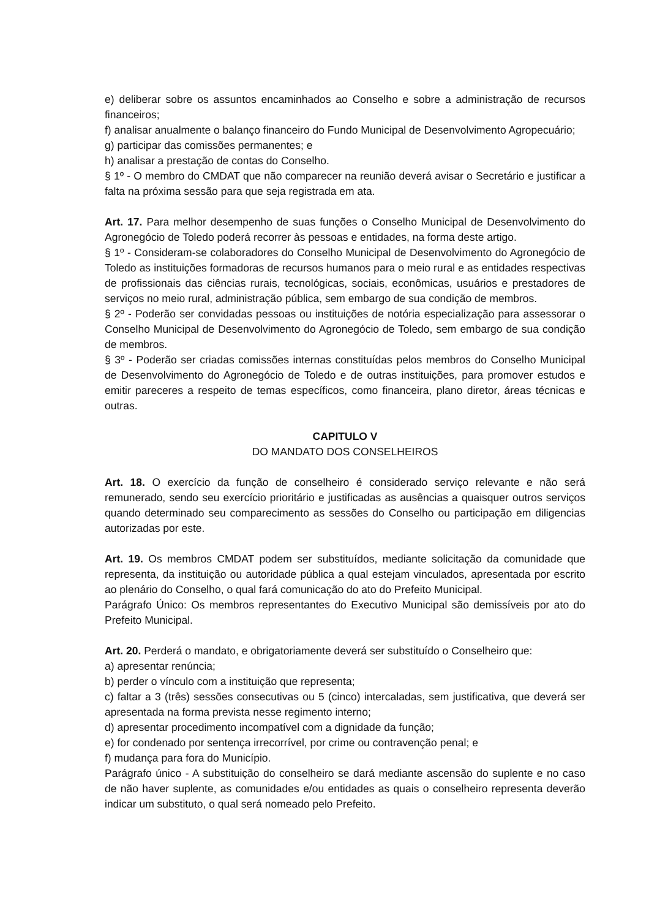e) deliberar sobre os assuntos encaminhados ao Conselho e sobre a administração de recursos financeiros;
f) analisar anualmente o balanço financeiro do Fundo Municipal de Desenvolvimento Agropecuário;
g) participar das comissões permanentes; e
h) analisar a prestação de contas do Conselho.
§ 1º - O membro do CMDAT que não comparecer na reunião deverá avisar o Secretário e justificar a falta na próxima sessão para que seja registrada em ata.
Art. 17. Para melhor desempenho de suas funções o Conselho Municipal de Desenvolvimento do Agronegócio de Toledo poderá recorrer às pessoas e entidades, na forma deste artigo.
§ 1º - Consideram-se colaboradores do Conselho Municipal de Desenvolvimento do Agronegócio de Toledo as instituições formadoras de recursos humanos para o meio rural e as entidades respectivas de profissionais das ciências rurais, tecnológicas, sociais, econômicas, usuários e prestadores de serviços no meio rural, administração pública, sem embargo de sua condição de membros.
§ 2º - Poderão ser convidadas pessoas ou instituições de notória especialização para assessorar o Conselho Municipal de Desenvolvimento do Agronegócio de Toledo, sem embargo de sua condição de membros.
§ 3º - Poderão ser criadas comissões internas constituídas pelos membros do Conselho Municipal de Desenvolvimento do Agronegócio de Toledo e de outras instituições, para promover estudos e emitir pareceres a respeito de temas específicos, como financeira, plano diretor, áreas técnicas e outras.
CAPITULO V
DO MANDATO DOS CONSELHEIROS
Art. 18. O exercício da função de conselheiro é considerado serviço relevante e não será remunerado, sendo seu exercício prioritário e justificadas as ausências a quaisquer outros serviços quando determinado seu comparecimento as sessões do Conselho ou participação em diligencias autorizadas por este.
Art. 19. Os membros CMDAT podem ser substituídos, mediante solicitação da comunidade que representa, da instituição ou autoridade pública a qual estejam vinculados, apresentada por escrito ao plenário do Conselho, o qual fará comunicação do ato do Prefeito Municipal.
Parágrafo Único: Os membros representantes do Executivo Municipal são demissíveis por ato do Prefeito Municipal.
Art. 20. Perderá o mandato, e obrigatoriamente deverá ser substituído o Conselheiro que:
a) apresentar renúncia;
b) perder o vínculo com a instituição que representa;
c) faltar a 3 (três) sessões consecutivas ou 5 (cinco) intercaladas, sem justificativa, que deverá ser apresentada na forma prevista nesse regimento interno;
d) apresentar procedimento incompatível com a dignidade da função;
e) for condenado por sentença irrecorrível, por crime ou contravenção penal; e
f) mudança para fora do Município.
Parágrafo único - A substituição do conselheiro se dará mediante ascensão do suplente e no caso de não haver suplente, as comunidades e/ou entidades as quais o conselheiro representa deverão indicar um substituto, o qual será nomeado pelo Prefeito.